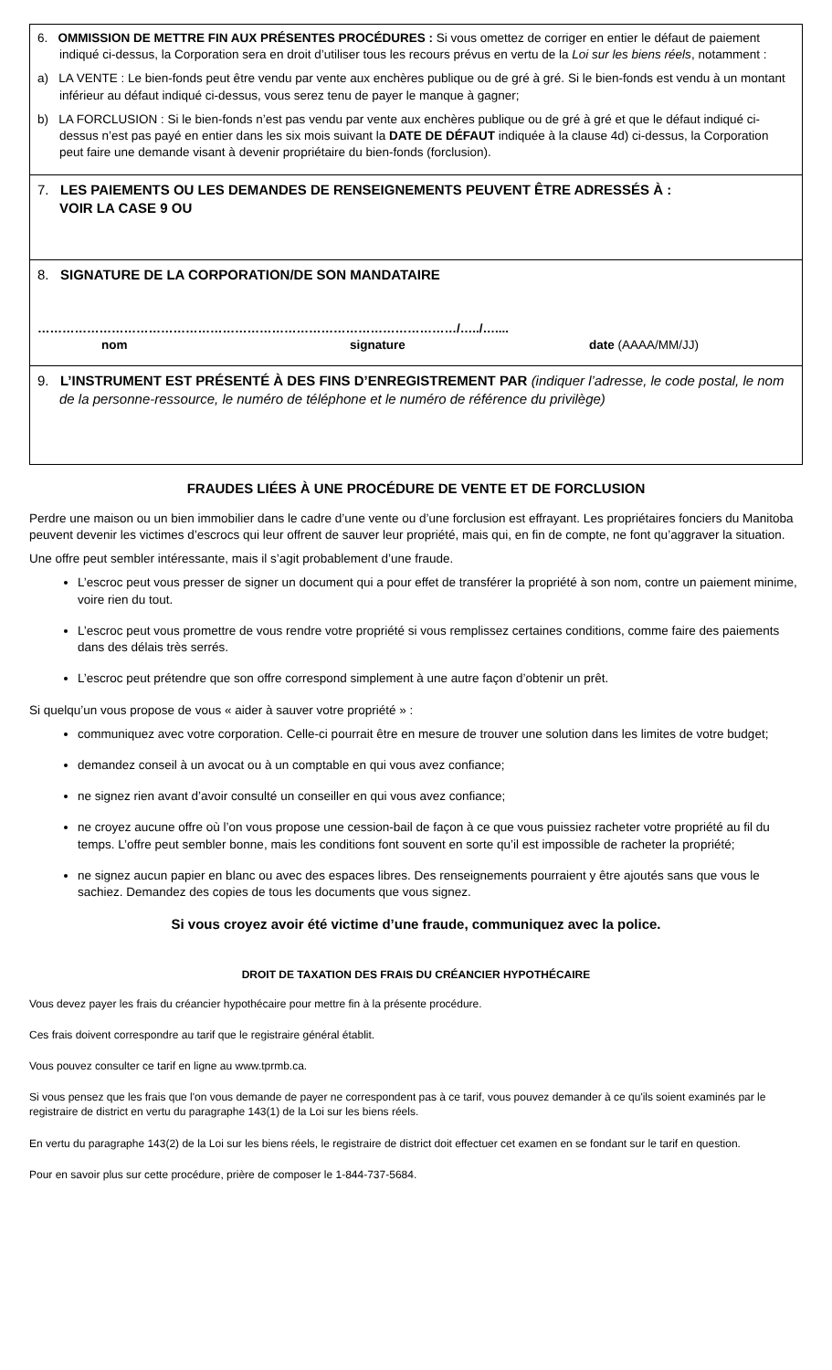6. OMMISSION DE METTRE FIN AUX PRÉSENTES PROCÉDURES : Si vous omettez de corriger en entier le défaut de paiement indiqué ci-dessus, la Corporation sera en droit d’utiliser tous les recours prévus en vertu de la Loi sur les biens réels, notamment :
a) LA VENTE : Le bien-fonds peut être vendu par vente aux enchères publique ou de gré à gré. Si le bien-fonds est vendu à un montant inférieur au défaut indiqué ci-dessus, vous serez tenu de payer le manque à gagner;
b) LA FORCLUSION : Si le bien-fonds n’est pas vendu par vente aux enchères publique ou de gré à gré et que le défaut indiqué ci-dessus n’est pas payé en entier dans les six mois suivant la DATE DE DÉFAUT indiquée à la clause 4d) ci-dessus, la Corporation peut faire une demande visant à devenir propriétaire du bien-fonds (forclusion).
7. LES PAIEMENTS OU LES DEMANDES DE RENSEIGNEMENTS PEUVENT ÊTRE ADRESSÉS À :
VOIR LA CASE 9 OU
8. SIGNATURE DE LA CORPORATION/DE SON MANDATAIRE
…………………………………………………………………………………………/…../…....
nom signature date (AAAA/MM/JJ)
9. L’INSTRUMENT EST PRÉSENTÉ À DES FINS D’ENREGISTREMENT PAR (indiquer l’adresse, le code postal, le nom de la personne-ressource, le numéro de téléphone et le numéro de référence du privilège)
FRAUDES LIÉES À UNE PROCÉDURE DE VENTE ET DE FORCLUSION
Perdre une maison ou un bien immobilier dans le cadre d’une vente ou d’une forclusion est effrayant. Les propriétaires fonciers du Manitoba peuvent devenir les victimes d’escrocs qui leur offrent de sauver leur propriété, mais qui, en fin de compte, ne font qu’aggraver la situation.
Une offre peut sembler intéressante, mais il s’agit probablement d’une fraude.
L’escroc peut vous presser de signer un document qui a pour effet de transférer la propriété à son nom, contre un paiement minime, voire rien du tout.
L’escroc peut vous promettre de vous rendre votre propriété si vous remplissez certaines conditions, comme faire des paiements dans des délais très serrés.
L’escroc peut prétendre que son offre correspond simplement à une autre façon d’obtenir un prêt.
Si quelqu’un vous propose de vous « aider à sauver votre propriété » :
communiquez avec votre corporation. Celle-ci pourrait être en mesure de trouver une solution dans les limites de votre budget;
demandez conseil à un avocat ou à un comptable en qui vous avez confiance;
ne signez rien avant d’avoir consulté un conseiller en qui vous avez confiance;
ne croyez aucune offre où l’on vous propose une cession-bail de façon à ce que vous puissiez racheter votre propriété au fil du temps. L’offre peut sembler bonne, mais les conditions font souvent en sorte qu’il est impossible de racheter la propriété;
ne signez aucun papier en blanc ou avec des espaces libres. Des renseignements pourraient y être ajoutés sans que vous le sachiez. Demandez des copies de tous les documents que vous signez.
Si vous croyez avoir été victime d’une fraude, communiquez avec la police.
DROIT DE TAXATION DES FRAIS DU CRÉANCIER HYPOTHÉCAIRE
Vous devez payer les frais du créancier hypothécaire pour mettre fin à la présente procédure.
Ces frais doivent correspondre au tarif que le registraire général établit.
Vous pouvez consulter ce tarif en ligne au www.tprmb.ca.
Si vous pensez que les frais que l'on vous demande de payer ne correspondent pas à ce tarif, vous pouvez demander à ce qu'ils soient examinés par le registraire de district en vertu du paragraphe 143(1) de la Loi sur les biens réels.
En vertu du paragraphe 143(2) de la Loi sur les biens réels, le registraire de district doit effectuer cet examen en se fondant sur le tarif en question.
Pour en savoir plus sur cette procédure, prière de composer le 1-844-737-5684.